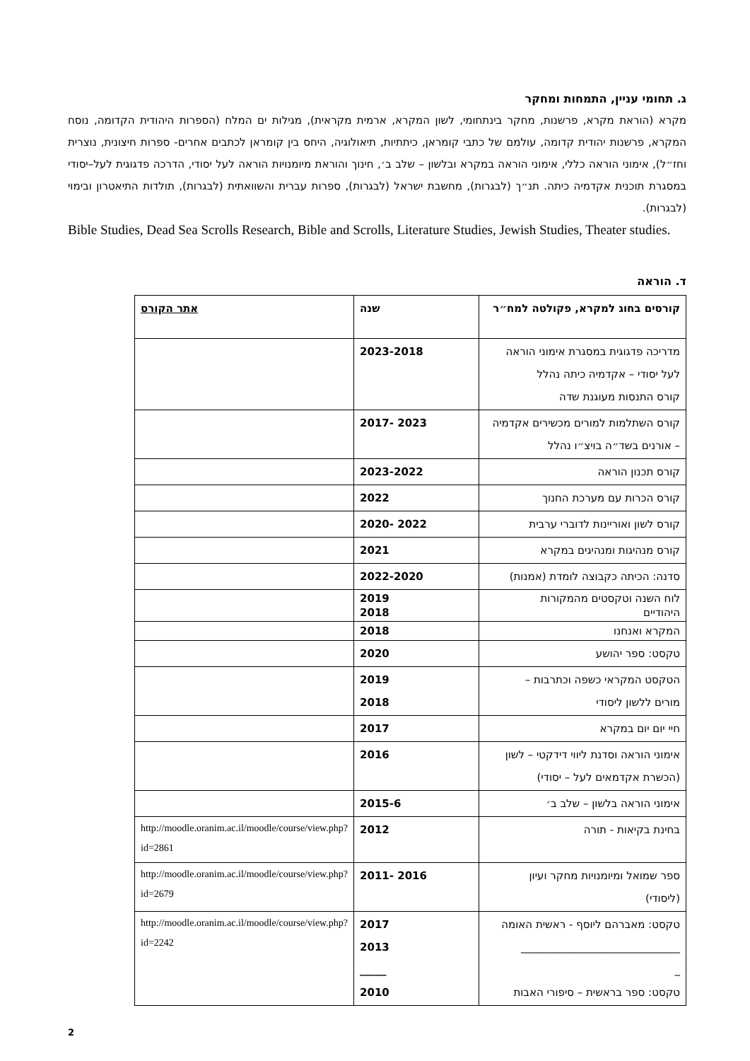ג. תחומי עניין, התמחות ומחקר
מקרא (הוראת מקרא, פרשנות, מחקר בינתחומי, לשון המקרא, ארמית מקראית), מגילות ים המלח (הספרות היהודית הקדומה, נוסח המקרא, פרשנות יהודית קדומה, עולמם של כתבי קומראן, כיתתיות, תיאולוגיה, היחס בין קומראן לכתבים אחרים- ספרות חיצונית, נוצרית וחז״ל), אימוני הוראה כללי, אימוני הוראה במקרא ובלשון – שלב ב׳, חינוך והוראת מיומנויות הוראה לעל יסודי, הדרכה פדגוגית לעל–יסודי במסגרת תוכנית אקדמיה כיתה. תנ״ך (לבגרות), מחשבת ישראל (לבגרות), ספרות עברית והשוואתית (לבגרות), תולדות התיאטרון ובימוי (לבגרות).
Bible Studies, Dead Sea Scrolls Research, Bible and Scrolls, Literature Studies, Jewish Studies, Theater studies.
ד. הוראה
| קורסים בחוג למקרא, פקולטה למח״ר | שנה | אתר הקורס |
| --- | --- | --- |
| מדריכה פדגוגית במסגרת אימוני הוראה לעל יסודי – אקדמיה כיתה נהלל קורס התנסות מעוגנת שדה | 2023-2018 | |
| קורס השתלמות למורים מכשירים אקדמיה – אורנים בשד״ה בויצ״ו נהלל | 2023 -2017 | |
| קורס תכנון הוראה | 2023-2022 | |
| קורס הכרות עם מערכת החנוך | 2022 | |
| קורס לשון ואוריינות לדוברי ערבית | 2022 -2020 | |
| קורס מנהיגות ומנהיגים במקרא | 2021 | |
| סדנה: הכיתה כקבוצה לומדת (אמנות) | 2022-2020 | |
| לוח השנה וטקסטים מהמקורות היהודיים | 2019 2018 | |
| המקרא ואנחנו | 2018 | |
| טקסט: ספר יהושע | 2020 | |
| הטקסט המקראי כשפה וכתרבות – מורים ללשון ליסודי | 2019 2018 | |
| חיי יום יום במקרא | 2017 | |
| אימוני הוראה וסדנת ליווי דידקטי – לשון (הכשרת אקדמאים לעל – יסודי) | 2016 | |
| אימוני הוראה בלשון – שלב ב׳ | 2015-6 | |
| בחינת בקיאות - תורה | 2012 | http://moodle.oranim.ac.il/moodle/course/view.php?id=2861 |
| ספר שמואל ומיומנויות מחקר ועיון (ליסודי) | 2016 -2011 | http://moodle.oranim.ac.il/moodle/course/view.php?id=2679 |
| טקסט: מאברהם ליוסף - ראשית האומה ______________________________ _ טקסט: ספר בראשית – סיפורי האבות | 2017 2013 _____ 2010 | http://moodle.oranim.ac.il/moodle/course/view.php?id=2242 |
2